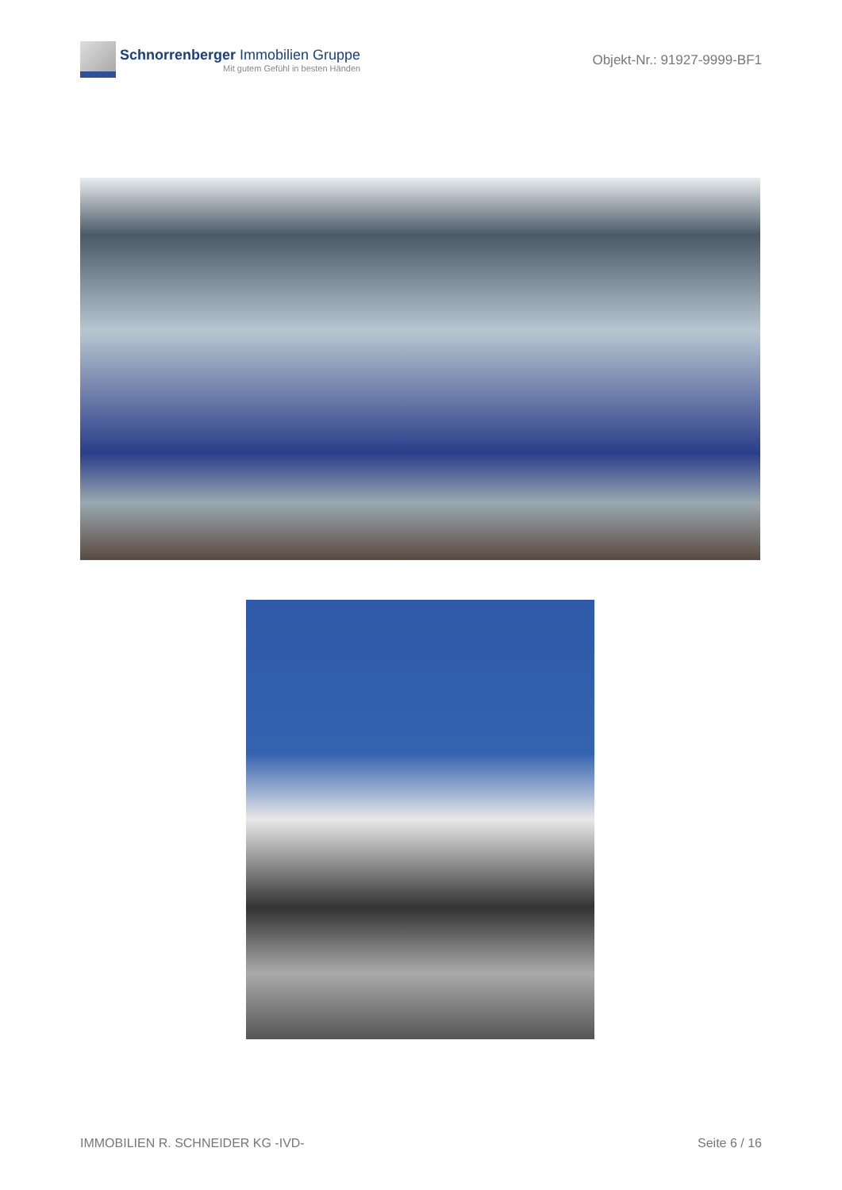Schnorrenberger Immobilien Gruppe
Mit gutem Gefühl in besten Händen
Objekt-Nr.: 91927-9999-BF1
IMMOBILIEN R. SCHNEIDER KG -IVD- Seite 6 / 16